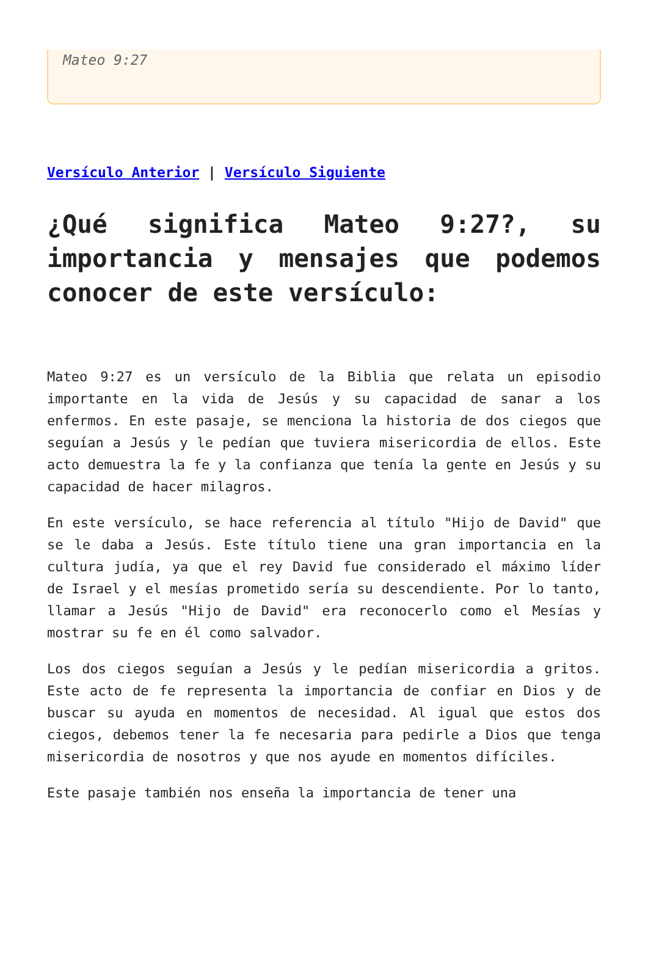Mateo 9:27
Versículo Anterior | Versículo Siguiente
¿Qué significa Mateo 9:27?, su importancia y mensajes que podemos conocer de este versículo:
Mateo 9:27 es un versículo de la Biblia que relata un episodio importante en la vida de Jesús y su capacidad de sanar a los enfermos. En este pasaje, se menciona la historia de dos ciegos que seguían a Jesús y le pedían que tuviera misericordia de ellos. Este acto demuestra la fe y la confianza que tenía la gente en Jesús y su capacidad de hacer milagros.
En este versículo, se hace referencia al título "Hijo de David" que se le daba a Jesús. Este título tiene una gran importancia en la cultura judía, ya que el rey David fue considerado el máximo líder de Israel y el mesías prometido sería su descendiente. Por lo tanto, llamar a Jesús "Hijo de David" era reconocerlo como el Mesías y mostrar su fe en él como salvador.
Los dos ciegos seguían a Jesús y le pedían misericordia a gritos. Este acto de fe representa la importancia de confiar en Dios y de buscar su ayuda en momentos de necesidad. Al igual que estos dos ciegos, debemos tener la fe necesaria para pedirle a Dios que tenga misericordia de nosotros y que nos ayude en momentos difíciles.
Este pasaje también nos enseña la importancia de tener una